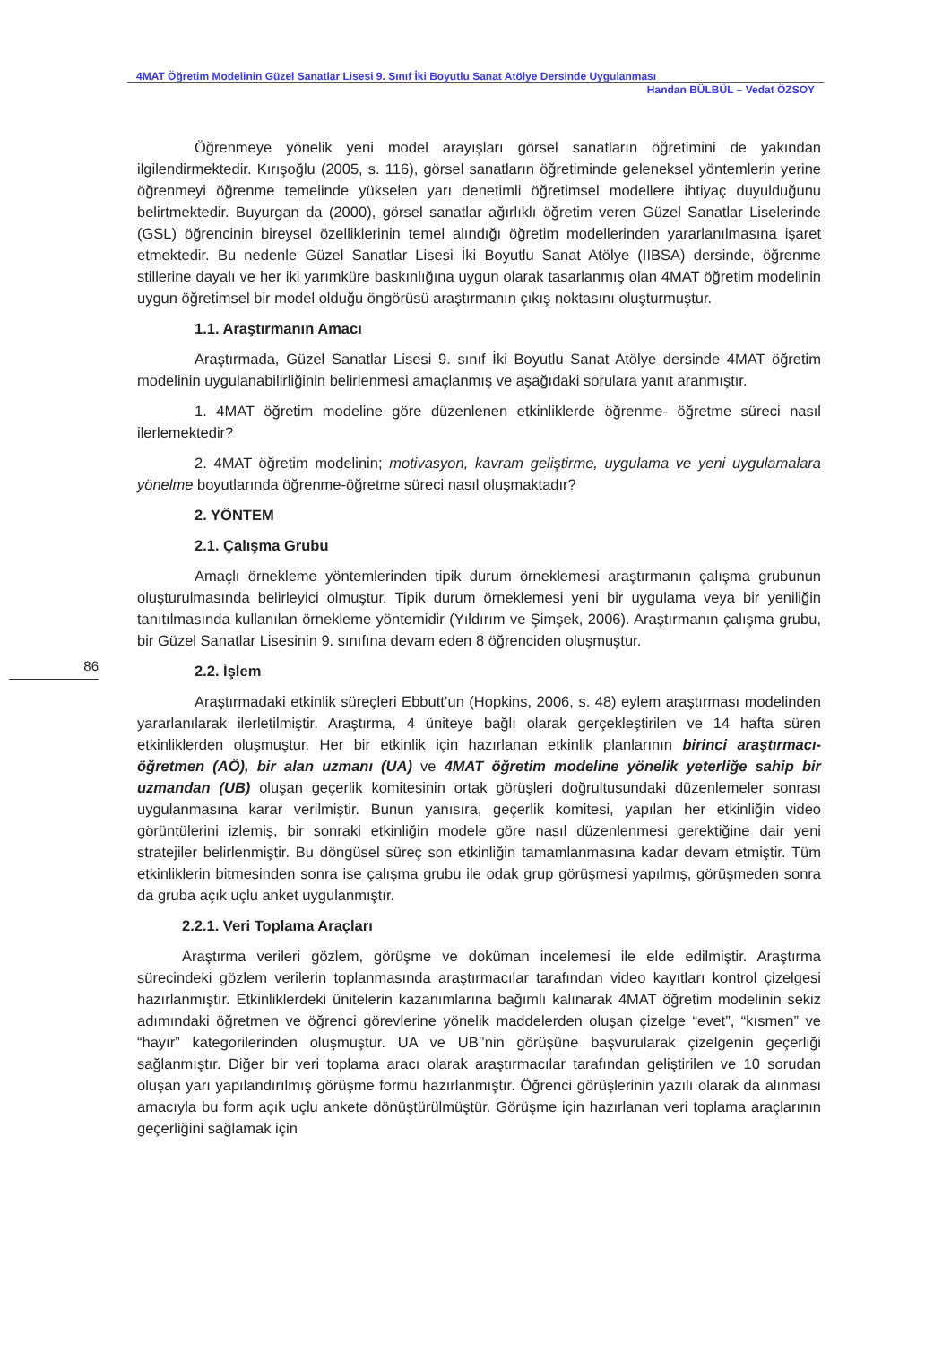4MAT Öğretim Modelinin Güzel Sanatlar Lisesi 9. Sınıf İki Boyutlu Sanat Atölye Dersinde Uygulanması
Handan BÜLBÜL – Vedat ÖZSOY
86
Öğrenmeye yönelik yeni model arayışları görsel sanatların öğretimini de yakından ilgilendirmektedir. Kırışoğlu (2005, s. 116), görsel sanatların öğretiminde geleneksel yöntemlerin yerine öğrenmeyi öğrenme temelinde yükselen yarı denetimli öğretimsel modellere ihtiyaç duyulduğunu belirtmektedir. Buyurgan da (2000), görsel sanatlar ağırlıklı öğretim veren Güzel Sanatlar Liselerinde (GSL) öğrencinin bireysel özelliklerinin temel alındığı öğretim modellerinden yararlanılmasına işaret etmektedir. Bu nedenle Güzel Sanatlar Lisesi İki Boyutlu Sanat Atölye (IIBSA) dersinde, öğrenme stillerine dayalı ve her iki yarımküre baskınlığına uygun olarak tasarlanmış olan 4MAT öğretim modelinin uygun öğretimsel bir model olduğu öngörüsü araştırmanın çıkış noktasını oluşturmuştur.
1.1. Araştırmanın Amacı
Araştırmada, Güzel Sanatlar Lisesi 9. sınıf İki Boyutlu Sanat Atölye dersinde 4MAT öğretim modelinin uygulanabilirliğinin belirlenmesi amaçlanmış ve aşağıdaki sorulara yanıt aranmıştır.
1. 4MAT öğretim modeline göre düzenlenen etkinliklerde öğrenme- öğretme süreci nasıl ilerlemektedir?
2. 4MAT öğretim modelinin; motivasyon, kavram geliştirme, uygulama ve yeni uygulamalara yönelme boyutlarında öğrenme-öğretme süreci nasıl oluşmaktadır?
2. YÖNTEM
2.1. Çalışma Grubu
Amaçlı örnekleme yöntemlerinden tipik durum örneklemesi araştırmanın çalışma grubunun oluşturulmasında belirleyici olmuştur. Tipik durum örneklemesi yeni bir uygulama veya bir yeniliğin tanıtılmasında kullanılan örnekleme yöntemidir (Yıldırım ve Şimşek, 2006). Araştırmanın çalışma grubu, bir Güzel Sanatlar Lisesinin 9. sınıfına devam eden 8 öğrenciden oluşmuştur.
2.2. İşlem
Araştırmadaki etkinlik süreçleri Ebbutt’un (Hopkins, 2006, s. 48) eylem araştırması modelinden yararlanılarak ilerletilmiştir. Araştırma, 4 üniteye bağlı olarak gerçekleştirilen ve 14 hafta süren etkinliklerden oluşmuştur. Her bir etkinlik için hazırlanan etkinlik planlarının birinci araştırmacı-öğretmen (AÖ), bir alan uzmanı (UA) ve 4MAT öğretim modeline yönelik yeterliğe sahip bir uzmandan (UB) oluşan geçerlik komitesinin ortak görüşleri doğrultusundaki düzenlemeler sonrası uygulanmasına karar verilmiştir. Bunun yanısıra, geçerlik komitesi, yapılan her etkinliğin video görüntülerini izlemiş, bir sonraki etkinliğin modele göre nasıl düzenlenmesi gerektiğine dair yeni stratejiler belirlenmiştir. Bu döngüsel süreç son etkinliğin tamamlanmasına kadar devam etmiştir. Tüm etkinliklerin bitmesinden sonra ise çalışma grubu ile odak grup görüşmesi yapılmış, görüşmeden sonra da gruba açık uçlu anket uygulanmıştır.
2.2.1. Veri Toplama Araçları
Araştırma verileri gözlem, görüşme ve doküman incelemesi ile elde edilmiştir. Araştırma sürecindeki gözlem verilerin toplanmasında araştırmacılar tarafından video kayıtları kontrol çizelgesi hazırlanmıştır. Etkinliklerdeki ünitelerin kazanımlarına bağımlı kalınarak 4MAT öğretim modelinin sekiz adımındaki öğretmen ve öğrenci görevlerine yönelik maddelerden oluşan çizelge “evet”, “kısmen” ve “hayır” kategorilerinden oluşmuştur. UA ve UB’’nin görüşüne başvurularak çizelgenin geçerliği sağlanmıştır. Diğer bir veri toplama aracı olarak araştırmacılar tarafından geliştirilen ve 10 sorudan oluşan yarı yapılandırılmış görüşme formu hazırlanmıştır. Öğrenci görüşlerinin yazılı olarak da alınması amacıyla bu form açık uçlu ankete dönüştürülmüştür. Görüşme için hazırlanan veri toplama araçlarının geçerliğini sağlamak için